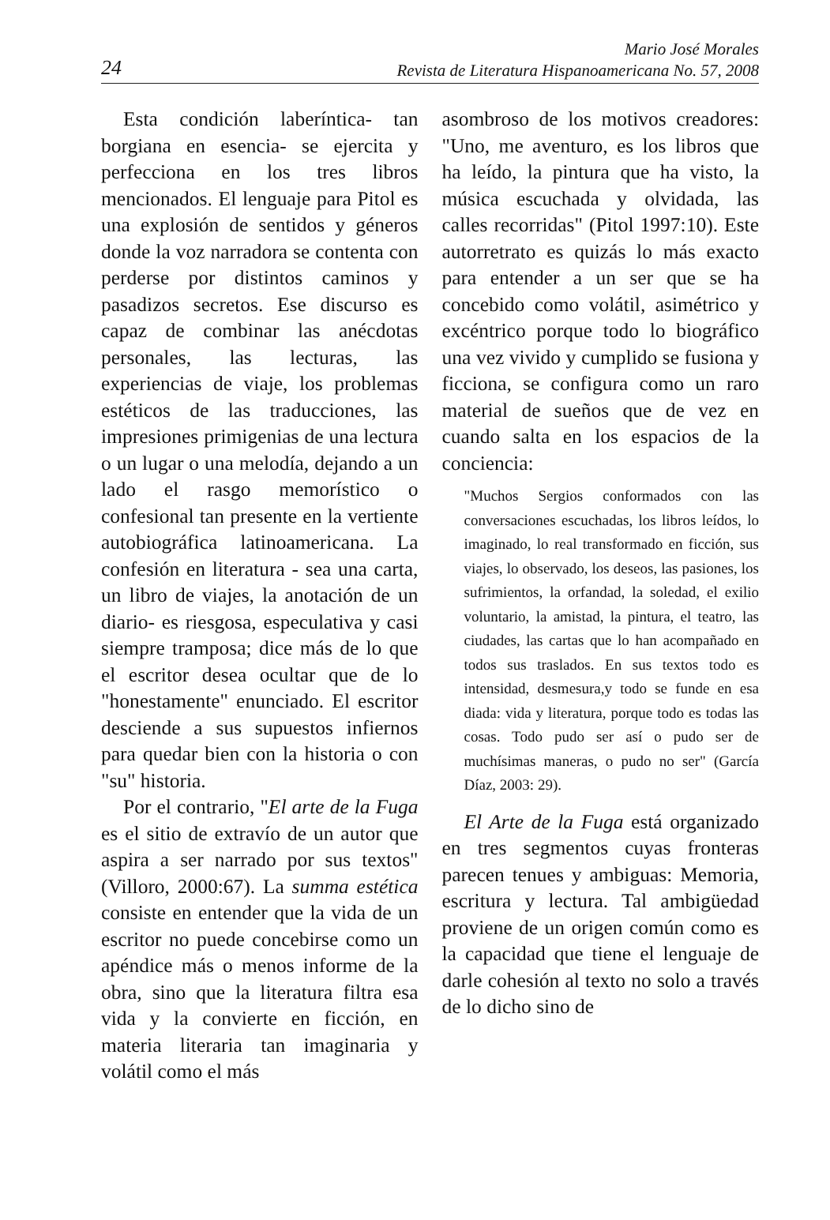24
Mario José Morales
Revista de Literatura Hispanoamericana No. 57, 2008
Esta condición laberíntica- tan borgiana en esencia- se ejercita y perfecciona en los tres libros mencionados. El lenguaje para Pitol es una explosión de sentidos y géneros donde la voz narradora se contenta con perderse por distintos caminos y pasadizos secretos. Ese discurso es capaz de combinar las anécdotas personales, las lecturas, las experiencias de viaje, los problemas estéticos de las traducciones, las impresiones primigenias de una lectura o un lugar o una melodía, dejando a un lado el rasgo memorístico o confesional tan presente en la vertiente autobiográfica latinoamericana. La confesión en literatura - sea una carta, un libro de viajes, la anotación de un diario- es riesgosa, especulativa y casi siempre tramposa; dice más de lo que el escritor desea ocultar que de lo "honestamente" enunciado. El escritor desciende a sus supuestos infiernos para quedar bien con la historia o con "su" historia.
Por el contrario, "El arte de la Fuga es el sitio de extravío de un autor que aspira a ser narrado por sus textos" (Villoro, 2000:67). La summa estética consiste en entender que la vida de un escritor no puede concebirse como un apéndice más o menos informe de la obra, sino que la literatura filtra esa vida y la convierte en ficción, en materia literaria tan imaginaria y volátil como el más
asombroso de los motivos creadores: "Uno, me aventuro, es los libros que ha leído, la pintura que ha visto, la música escuchada y olvidada, las calles recorridas" (Pitol 1997:10). Este autorretrato es quizás lo más exacto para entender a un ser que se ha concebido como volátil, asimétrico y excéntrico porque todo lo biográfico una vez vivido y cumplido se fusiona y ficciona, se configura como un raro material de sueños que de vez en cuando salta en los espacios de la conciencia:
"Muchos Sergios conformados con las conversaciones escuchadas, los libros leídos, lo imaginado, lo real transformado en ficción, sus viajes, lo observado, los deseos, las pasiones, los sufrimientos, la orfandad, la soledad, el exilio voluntario, la amistad, la pintura, el teatro, las ciudades, las cartas que lo han acompañado en todos sus traslados. En sus textos todo es intensidad, desmesura,y todo se funde en esa diada: vida y literatura, porque todo es todas las cosas. Todo pudo ser así o pudo ser de muchísimas maneras, o pudo no ser" (García Díaz, 2003: 29).
El Arte de la Fuga está organizado en tres segmentos cuyas fronteras parecen tenues y ambiguas: Memoria, escritura y lectura. Tal ambigüedad proviene de un origen común como es la capacidad que tiene el lenguaje de darle cohesión al texto no solo a través de lo dicho sino de